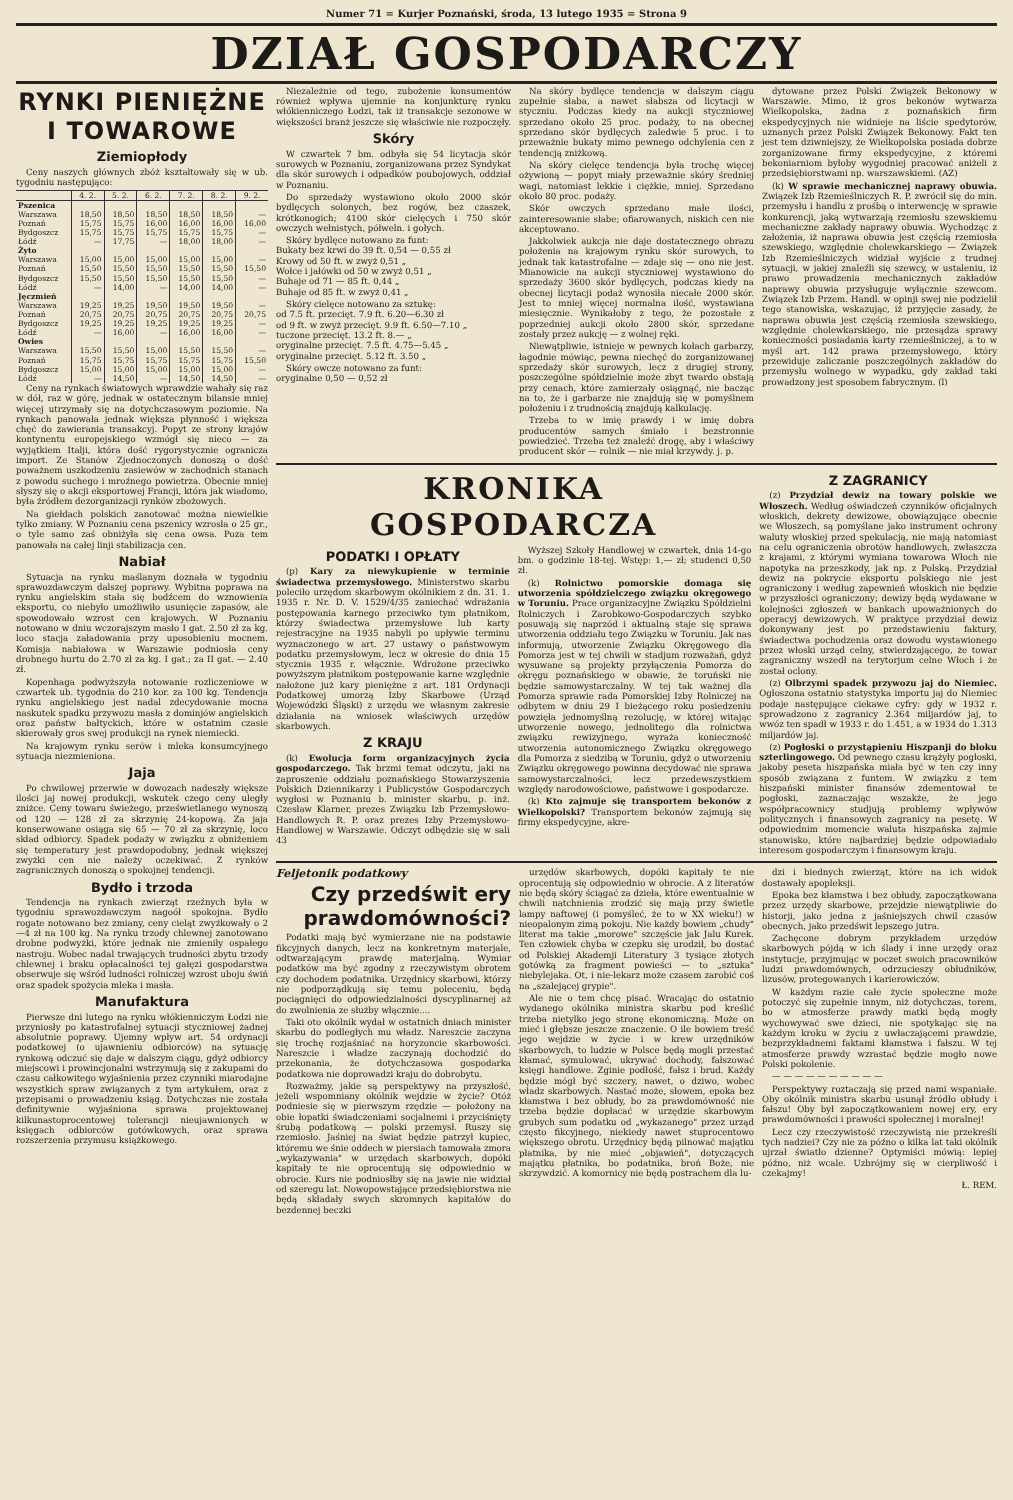Numer 71 = Kurjer Poznański, środa, 13 lutego 1935 = Strona 9
DZIAŁ GOSPODARCZY
RYNKI PIENIĘŻNE I TOWAROWE
Ziemiopłody
Ceny naszych głównych zbóż kształtowały się w ub. tygodniu następująco:
| | 4. 2. | 5. 2. | 6. 2. | 7. 2. | 8. 2. | 9. 2. |
| --- | --- | --- | --- | --- | --- | --- |
| Pszenica | | | | | | |
| Warszawa | 18,50 | 18,50 | 18,50 | 18,50 | 18,50 | — |
| Poznań | 15,75 | 15,75 | 16,00 | 16,00 | 16,00 | 16,00 |
| Bydgoszcz | 15,75 | 15,75 | 15,75 | 15,75 | 15,75 | — |
| Łódź | — | 17,75 | — | 18,00 | 18,00 | — |
| Żyto | | | | | | |
| Warszawa | 15,00 | 15,00 | 15,00 | 15,00 | 15,00 | — |
| Poznań | 15,50 | 15,50 | 15,50 | 15,50 | 15,50 | 15,50 |
| Bydgoszcz | 15,50 | 15,50 | 15,50 | 15,50 | 15,50 | — |
| Łódź | — | 14,00 | — | 14,00 | 14,00 | — |
| Jęczmień | | | | | | |
| Warszawa | 19,25 | 19,25 | 19,50 | 19,50 | 19,50 | — |
| Poznań | 20,75 | 20,75 | 20,75 | 20,75 | 20,75 | 20,75 |
| Bydgoszcz | 19,25 | 19,25 | 19,25 | 19,25 | 19,25 | — |
| Łódź | — | 16,00 | — | 16,00 | 16,00 | — |
| Owies | | | | | | |
| Warszawa | 15,50 | 15,50 | 15,00 | 15,50 | 15,50 | — |
| Poznań | 15,75 | 15,75 | 15,75 | 15,75 | 15,75 | 15,50 |
| Bydgoszcz | 15,00 | 15,00 | 15,00 | 15,00 | 15,00 | — |
| Łódź | — | 14,50 | — | 14,50 | 14,50 | — |
Ceny na rynkach światowych wprawdzie wahały się raz w dół, raz w górę, jednak w ostatecznym bilansie mniej więcej utrzymały się na dotychczasowym poziomie. Na rynkach panowała jednak większa płynność i większa chęć do zawierania transakcyj. Popyt ze strony krajów kontynentu europejskiego wzmógł się nieco — za wyjątkiem Italji, która dość rygorystycznie ogranicza import. Ze Stanów Zjednoczonych donoszą o dość poważnem uszkodzeniu zasiewów w zachodnich stanach z powodu suchego i mroźnego powietrza. Obecnie mniej słyszy się o akcji eksportowej Francji, która jak wiadomo, była źródłem dezorganizacji rynków zbożowych.
Na giełdach polskich zanotować można niewielkie tylko zmiany. W Poznaniu cena pszenicy wzrosła o 25 gr., o tyle samo zaś obniżyła się cena owsa. Poza tem panowała na całej linji stabilizacja cen.
Nabiał
Sytuacja na rynku maślanym doznała w tygodniu sprawozdawczym dalszej poprawy. Wybitna poprawa na rynku angielskim stała się bodźcem do wznowienia eksportu, co niebyło umożliwiło usunięcie zapasów, ale spowodowało wzrost cen krajowych. W Poznaniu notowano w dniu wczorajszym masło I gat. 2.50 zł za kg. loco stacja załadowania przy uposobieniu mocnem. Komisja nabiałowa w Warszawie podniosła ceny drobnego hurtu do 2.70 zł za kg. I gat.; za II gat. — 2.40 zł.
Kopenhaga podwyższyła notowanie rozliczeniowe w czwartek ub. tygodnia do 210 kor. za 100 kg. Tendencja rynku angielskiego jest nadal zdecydowanie mocna naskutek spadku przywozu masła z dominjów angielskich oraz państw bałtyckich, które w ostatnim czasie skierowały gros swej produkcji na rynek niemiecki.
Na krajowym rynku serów i mleka konsumcyjnego sytuacja niezmieniona.
Jaja
Po chwilowej przerwie w dowozach nadeszły większe ilości jaj nowej produkcji, wskutek czego ceny uległy zniżce. Ceny towaru świeżego, prześwietlanego wynoszą od 120 — 128 zł za skrzynię 24-kopową. Za jaja konserwowane osiąga się 65 — 70 zł za skrzynię, loco skład odbiorcy. Spadek podaży w związku z obniżeniem się temperatury jest prawdopodobny, jednak większej zwyżki cen nie należy oczekiwać. Z rynków zagranicznych donoszą o spokojnej tendencji.
Bydło i trzoda
Tendencja na rynkach zwierząt rzeźnych była w tygodniu sprawozdawczym nagoół spokojna. Bydło rogate notowano bez zmiany, ceny cieląt zwyżkowały o 2—4 zł na 100 kg. Na rynku trzody chlewnej zanotowano drobne podwyżki, które jednak nie zmieniły ospałego nastroju. Wobec nadal trwających trudności zbytu trzody chlewnej i braku opłacalności tej gałęzi gospodarstwa obserwuje się wśród ludności rolniczej wzrost uboju świń oraz spadek spożycia mleka i masła.
Manufaktura
Pierwsze dni lutego na rynku włókienniczym Łodzi nie przyniosły po katastrofalnej sytuacji styczniowej żadnej absolutnie poprawy. Ujemny wpływ art. 54 ordynacji podatkowej (o ujawnieniu odbiorców) na sytuację rynkową odczuć się daje w dalszym ciągu, gdyż odbiorcy miejscowi i prowincjonalni wstrzymują się z zakupami do czasu całkowitego wyjaśnienia przez czynniki miarodajne wszystkich spraw związanych z tym artykułem, oraz z przepisami o prowadzeniu ksiąg. Dotychczas nie została definitywnie wyjaśniona sprawa projektowanej kilkunastoprocentowej tolerancji nieujawnionych w księgach odbiorców gotówkowych, oraz sprawa rozszerzenia przymusu książkowego.
Niezależnie od tego, zubożenie konsumentów również wpływa ujemnie na konjunkturę rynku włókienniczego Łodzi, tak iż transakcje sezonowe w większości branż jeszcze się właściwie nie rozpoczęły.
Skóry
W czwartek 7 bm. odbyła się 54 licytacja skór surowych w Poznaniu, zorganizowana przez Syndykat dla skór surowych i odpadków poubojowych, oddział w Poznaniu.
Do sprzedaży wystawiono około 2000 skór bydlęcych solonych, bez rogów, bez czaszek, krótkonogich; 4100 skór cielęcych i 750 skór owczych wełnistych, półweln. i gołych.
Skóry bydlęce notowano za funt:
Bukaty bez krwi do 39 ft. 0,54 — 0,55 zł
Krowy od 50 ft. w zwyż 0,51 „
Wołce i jałówki od 50 w zwyż 0,51 „
Buhaje od 71 — 85 ft. 0,44 „
Buhaje od 85 ft. w zwyż 0,41 „
Skóry cielęce notowano za sztukę:
od 7.5 ft. przecięt. 7.9 ft. 6.20—6.30 zł
od 9 ft. w zwyż przecięt. 9.9 ft. 6.50—7.10 „
tuczone przecięt. 13.2 ft. 8.— „
oryginalne przecięt. 7.5 ft. 4.75—5.45 „
oryginalne przecięt. 5.12 ft. 3.50 „
Skóry owcze notowano za funt:
oryginalne 0,50 — 0,52 zł
Na skóry bydlęce tendencja w dalszym ciągu zupełnie słaba, a nawet słabsza od licytacji w styczniu. Podczas kiedy na aukcji styczniowej sprzedano około 25 proc. podaży, to na obecnej sprzedano skór bydlęcych zaledwie 5 proc. i to przeważnie bukaty mimo pewnego odchylenia cen z tendencją zniżkową.
Na skóry cielęce tendencja była trochę więcej ożywioną — popyt miały przeważnie skóry średniej wagi, natomiast lekkie i ciężkie, mniej. Sprzedano około 80 proc. podaży.
Skór owczych sprzedano małe ilości, zainteresowanie słabe; ofiarowanych, niskich cen nie akceptowano.
Jakkolwiek aukcja nie daje dostatecznego obrazu położenia na krajowym rynku skór surowych, to jednak tak katastrofalne — zdaje się — ono nie jest. Mianowicie na aukcji styczniowej wystawiono do sprzedaży 3600 skór bydlęcych, podczas kiedy na obecnej licytacji podaż wynosiła niecałe 2000 skór. Jest to mniej więcej normalna ilość, wystawiana miesięcznie. Wynikałoby z tego, że pozostałe z poprzedniej aukcji około 2800 skór, sprzedane zostały przez aukcję — z wolnej ręki.
Niewątpliwie, istnieje w pewnych kołach garbarzy, łagodnie mówiąc, pewna niechęć do zorganizowanej sprzedaży skór surowych, lecz z drugiej strony, poszczególne spółdzielnie może zbyt twardo obstają przy cenach, które zamierzały osiągnąć, nie bacząc na to, że i garbarze nie znajdują się w pomyślnem położeniu i z trudnością znajdują kalkulację.
Trzeba to w imię prawdy i w imię dobra producentów samych śmiało i bezstronnie powiedzieć. Trzeba też znaleźć drogę, aby i właściwy producent skór — rolnik — nie miał krzywdy. j. p.
dytowane przez Polski Związek Bekonowy w Warszawie. Mimo, iż gros bekonów wytwarza Wielkopolska, żadna z poznańskich firm ekspedycyjnych nie widnieje na liście spedytorów, uznanych przez Polski Związek Bekonowy. Fakt ten jest tem dziwniejszy, że Wielkopolska posiada dobrze zorganizowane firmy ekspedycyjne, z któremi bekoniarniom byłoby wygodniej pracować aniżeli z przedsiębiorstwami np. warszawskiemi. (AZ)
(k) W sprawie mechanicznej naprawy obuwia. Związek Izb Rzemieślniczych R. P. zwrócił się do min. przemysłu i handlu z prośbą o interwencję w sprawie konkurencji, jaką wytwarzają rzemiosłu szewskiemu mechaniczne zakłady naprawy obuwia. Wychodząc z założenia, iż naprawa obuwia jest częścią rzemiosła szewskiego, względnie cholewkarskiego — Związek Izb Rzemieślniczych widział wyjście z trudnej sytuacji, w jakiej znaleźli się szewcy, w ustaleniu, iż prawo prowadzenia mechanicznych zakładów naprawy obuwia przysługuje wyłącznie szewcom. Związek Izb Przem. Handl. w opinji swej nie podzielił tego stanowiska, wskazując, iż przyjęcie zasady, że naprawa obuwia jest częścią rzemiosła szewskiego, względnie cholewkarskiego, nie przesądza sprawy konieczności posiadania karty rzemieślniczej, a to w myśl art. 142 prawa przemysłowego, który przewiduje zaliczanie poszczególnych zakładów do przemysłu wolnego w wypadku, gdy zakład taki prowadzony jest sposobem fabrycznym. (l)
KRONIKA GOSPODARCZA
PODATKI I OPŁATY
(p) Kary za niewykupienie w terminie świadectwa przemysłowego. Ministerstwo skarbu poleciło urzędom skarbowym okólnikiem z dn. 31. 1. 1935 r. Nr. D. V. 1529/4/35 zaniechać wdrażania postępowania karnego przeciwko tym płatnikom, którzy świadectwa przemysłowe lub karty rejestracyjne na 1935 nabyli po upływie terminu wyznaczonego w art. 27 ustawy o państwowym podatku przemysłowym, lecz w okresie do dnia 15 stycznia 1935 r. włącznie. Wdrożone przeciwko powyższym płatnikom postępowanie karne względnie nałożone już kary pieniężne z art. 181 Ordynacji Podatkowej umorzą Izby Skarbowe (Urząd Wojewódzki Śląski) z urzędu we własnym zakresie działania na wniosek właściwych urzędów skarbowych.
Z KRAJU
(k) Ewolucja form organizacyjnych życia gospodarczego. Tak brzmi temat odczytu, jaki na zaproszenie oddziału poznańskiego Stowarzyszenia Polskich Dziennikarzy i Publicystów Gospodarczych wygłosi w Poznaniu b. minister skarbu, p. inż. Czesław Klarner, prezes Związku Izb Przemysłowo-Handlowych R. P. oraz prezes Izby Przemysłowo-Handlowej w Warszawie. Odczyt odbędzie się w sali 43
Wyższej Szkoły Handlowej w czwartek, dnia 14-go bm. o godzinie 18-tej. Wstęp: 1,— zł; studenci 0,50 zł.
(k) Rolnictwo pomorskie domaga się utworzenia spółdzielczego związku okręgowego w Toruniu. Prace organizacyjne Związku Spółdzielni Rolniczych i Zarobkowo-Gospodarczych szybko posuwają się naprzód i aktualną staje się sprawa utworzenia oddziału tego Związku w Toruniu. Jak nas informują, utworzenie Związku Okręgowego dla Pomorza jest w tej chwili w stadjum rozważań, gdyż wysuwane są projekty przyłączenia Pomorza do okręgu poznańskiego w obawie, że toruński nie będzie samowystarczalny. W tej tak ważnej dla Pomorza sprawie rada Pomorskiej Izby Rolniczej na odbytem w dniu 29 I bieżącego roku posiedzeniu powzięła jednomyślną rezolucję, w której witając utworzenie nowego, jednolitego dla rolnictwa związku rewizyjnego, wyraża konieczność utworzenia autonomicznego Związku okręgowego dla Pomorza z siedzibą w Toruniu, gdyż o utworzeniu Związku okręgowego powinna decydować nie sprawa samowystarczalności, lecz przedewszystkiem względy narodowościowe, państwowe i gospodarcze.
(k) Kto zajmuje się transportem bekonów z Wielkopolski? Transportem bekonów zajmują się firmy ekspedycyjne, akre-
Z ZAGRANICY
(z) Przydział dewiz na towary polskie we Włoszech. Według oświadczeń czynników oficjalnych włoskich, dekrety dewizowe, obowiązujące obecnie we Włoszech, są pomyślane jako instrument ochrony waluty włoskiej przed spekulacją, nie mają natomiast na celu ograniczenia obrotów handlowych, zwłaszcza z krajami, z którymi wymiana towarowa Włoch nie napotyka na przeszkody, jak np. z Polską. Przydział dewiz na pokrycie eksportu polskiego nie jest ograniczony i według zapewnień włoskich nie będzie w przyszłości ograniczony; dewizy będą wydawane w kolejności zgłoszeń w bankach upoważnionych do operacyj dewizowych. W praktyce przydział dewiz dokonywany jest po przedstawieniu faktury, świadectwa pochodzenia oraz dowodu wystawionego przez włoski urząd celny, stwierdzającego, że towar zagraniczny wszedł na terytorjum celne Włoch i że został oclony.
(z) Olbrzymi spadek przywozu jaj do Niemiec. Ogłoszona ostatnio statystyka importu jaj do Niemiec podaje następujące ciekawe cyfry: gdy w 1932 r. sprowadzono z zagranicy 2.364 miljardów jaj, to wwóz ten spadł w 1933 r. do 1.451, a w 1934 do 1.313 miljardów jaj.
(z) Pogłoski o przystąpieniu Hiszpanji do bloku szterlingowego. Od pewnego czasu krążyły pogłoski, jakoby peseta hiszpańska miała być w ten czy inny sposób związana z funtem. W związku z tem hiszpański minister finansów zdementował te pogłoski, zaznaczając wszakże, że jego współpracownicy studjują problemy wpływów politycznych i finansowych zagranicy na pesetę. W odpowiednim momencie waluta hiszpańska zajmie stanowisko, które najbardziej będzie odpowiadało interesom gospodarczym i finansowym kraju.
Feljetonik podatkowy
Czy przedświt ery prawdomówności?
Podatki mają być wymierzane nie na podstawie fikcyjnych danych, lecz na konkretnym materjale, odtwarzającym prawdę materjalną. Wymiar podatków ma być zgodny z rzeczywistym obrotem czy dochodem podatnika. Urzędnicy skarbowi, którzy nie podporządkują się temu poleceniu, będą pociągnięci do odpowiedzialności dyscyplinarnej aż do zwolnienia ze służby włącznie....
Taki oto okólnik wydał w ostatnich dniach minister skarbu do podległych mu władz. Nareszcie zaczyna się trochę rozjaśniać na horyzoncie skarbowości. Nareszcie i władze zaczynają dochodzić do przekonania, że dotychczasowa gospodarka podatkowa nie doprowadzi kraju do dobrobytu.
Rozważmy, jakie są perspektywy na przyszłość, jeżeli wspomniany okólnik wejdzie w życie? Otóż podniesie się w pierwszym rzędzie — położony na obie łopatki świadczeniami socjalnemi i przyciśnięty śrubą podatkową — polski przemysł. Ruszy się rzemiosło. Jaśniej na świat będzie patrzył kupiec, któremu we śnie oddech w piersiach tamowała zmora „wykazywania" w urzędach skarbowych, dopóki kapitały te nie oprocentują się odpowiednio w obrocie. Kurs nie podniosłby się na jawie nie widział od szeregu lat. Nowopowstające przedsiębiorstwa nie będą składały swych skromnych kapitałów do bezdennej beczki
urzędów skarbowych, dopóki kapitały te nie oprocentują się odpowiednio w obrocie. A z literatów nie będą skóry ściągać za dzieła, które ewentualnie w chwili natchnienia zrodzić się mają przy świetle lampy naftowej (i pomyśleć, że to w XX wieku!) w nieopalonym zimą pokoju. Nie każdy bowiem „chudy" literat ma takie „morowe" szczęście jak Jalu Kurek. Ten człowiek chyba w czepku się urodził, bo dostać od Polskiej Akademji Literatury 3 tysiące złotych gotówką za fragment powieści — to „sztuka" niebylejaka. Ot, i nie-lekarz może czasem zarobić coś na „szalejącej grypie".
Ale nie o tem chcę pisać. Wracając do ostatnio wydanego okólnika ministra skarbu pod kreślić trzeba nietylko jego stronę ekonomiczną. Może on mieć i głębsze jeszcze znaczenie. O ile bowiem treść jego wejdzie w życie i w krew urzędników skarbowych, to ludzie w Polsce będą mogli przestać kłamać, symulować, ukrywać dochody, fałszować księgi handlowe. Zginie podłość, fałsz i brud. Każdy będzie mógł być szczery, nawet, o dziwo, wobec władz skarbowych. Nastać może, słowem, epoka bez kłamstwa i bez obłudy, bo za prawdomówność nie trzeba będzie dopłacać w urzędzie skarbowym grubych sum podatku od „wykazanego" przez urząd często fikcyjnego, niekiedy nawet stuprocentowo większego obrotu. Urzędnicy będą pilnować majątku płatnika, by nie mieć „objawień", dotyczących majątku płatnika, bo podatnika, broń Boże, nie skrzywdzić. A komornicy nie będą postrachem dla lu-
dzi i biednych zwierząt, które na ich widok dostawały apopleksji.
Epoka bez kłamstwa i bez obłudy, zapoczątkowana przez urzędy skarbowe, przejdzie niewątpliwie do historji, jako jedna z jaśniejszych chwil czasów obecnych, jako przedświt lepszego jutra.
Zachęcone dobrym przykładem urzędów skarbowych pójdą w ich ślady i inne urzędy oraz instytucje, przyjmując w poczet swoich pracowników ludzi prawdomównych, odrzucieszy obłudników, lizusów, protegowanych i karierowiczów.
W każdym razie całe życie społeczne może potoczyć się zupełnie innym, niż dotychczas, torem, bo w atmosferze prawdy matki będą mogły wychowywać swe dzieci, nie spotykając się na każdym kroku w życiu z uwłaczającemi prawdzie, bezprzykładnemi faktami kłamstwa i fałszu. W tej atmosferze prawdy wzrastać będzie mogło nowe Polski pokolenie.
— — — — — — — — — —
Perspektywy roztaczają się przed nami wspaniałe. Oby okólnik ministra skarbu usunął źródło obłudy i fałszu! Oby był zapoczątkowaniem nowej ery, ery prawdomówności i prawości społecznej i moralnej!
Lecz czy rzeczywistość rzeczywistą nie przekreśli tych nadziei? Czy nie za późno o kilka lat taki okólnik ujrzał światło dzienne? Optymiści mówią: lepiej późno, niż wcale. Uzbrójmy się w cierpliwość i czekajmy!
Ł. REM.